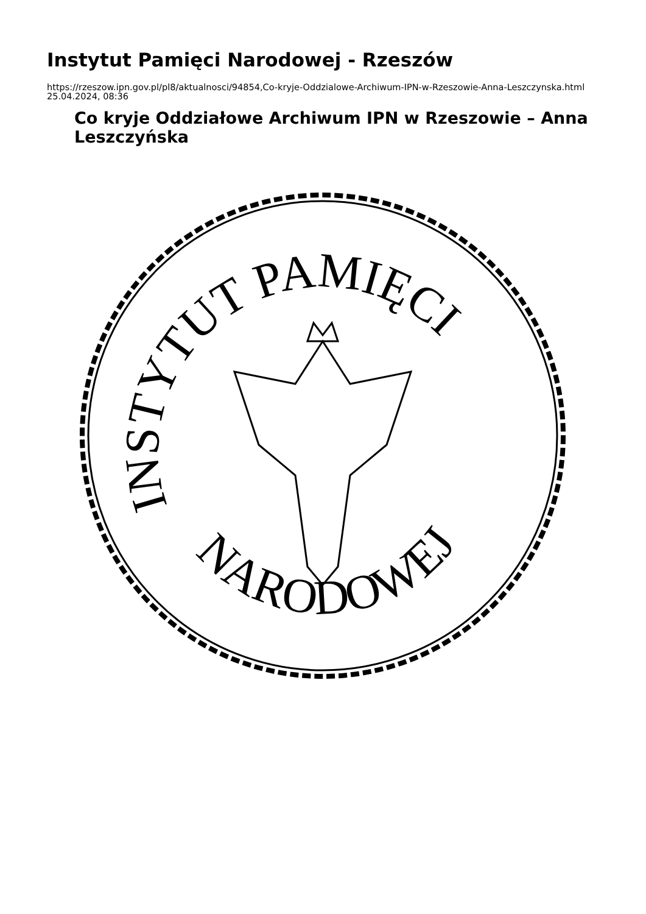Instytut Pamięci Narodowej - Rzeszów
https://rzeszow.ipn.gov.pl/pl8/aktualnosci/94854,Co-kryje-Oddzialowe-Archiwum-IPN-w-Rzeszowie-Anna-Leszczynska.html
25.04.2024, 08:36
Co kryje Oddziałowe Archiwum IPN w Rzeszowie – Anna Leszczyńska
INSTYTUT PAMIĘCI
NARODOWEJ